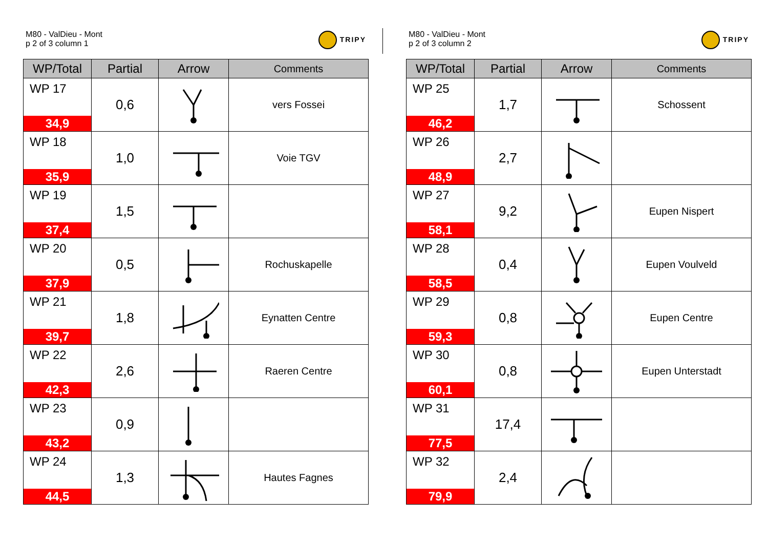M80 - ValDieu - Mont
p 2 of 3 column 1
TRIPY
| WP/Total | Partial | Arrow | Comments |
| --- | --- | --- | --- |
| WP 17 34,9 | 0,6 | | vers Fossei |
| WP 18 35,9 | 1,0 | | Voie TGV |
| WP 19 37,4 | 1,5 | | |
| WP 20 37,9 | 0,5 | | Rochuskapelle |
| WP 21 39,7 | 1,8 | | Eynatten Centre |
| WP 22 42,3 | 2,6 | | Raeren Centre |
| WP 23 43,2 | 0,9 | | |
| WP 24 44,5 | 1,3 | | Hautes Fagnes |
M80 - ValDieu - Mont
p 2 of 3 column 2
TRIPY
| WP/Total | Partial | Arrow | Comments |
| --- | --- | --- | --- |
| WP 25 46,2 | 1,7 | | Schossent |
| WP 26 48,9 | 2,7 | | |
| WP 27 58,1 | 9,2 | | Eupen Nispert |
| WP 28 58,5 | 0,4 | | Eupen Voulveld |
| WP 29 59,3 | 0,8 | | Eupen Centre |
| WP 30 60,1 | 0,8 | | Eupen Unterstadt |
| WP 31 77,5 | 17,4 | | |
| WP 32 79,9 | 2,4 | | |